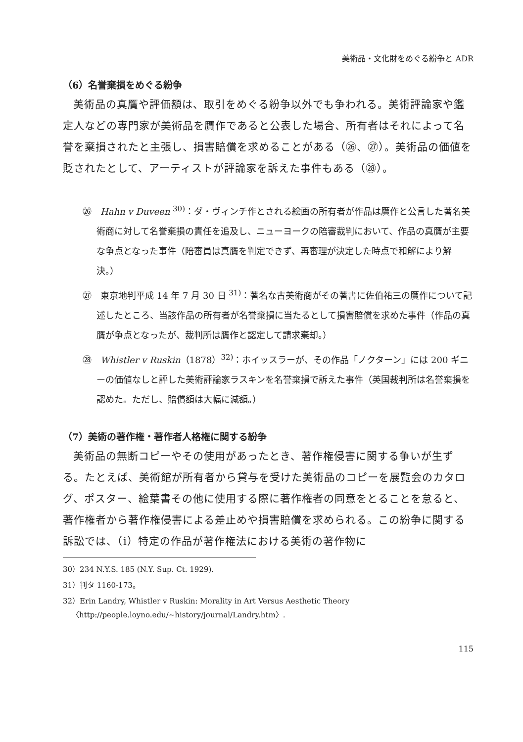美術品・文化財をめぐる紛争と ADR
（6）名誉棄損をめぐる紛争
美術品の真贋や評価額は、取引をめぐる紛争以外でも争われる。美術評論家や鑑定人などの専門家が美術品を贋作であると公表した場合、所有者はそれによって名誉を棄損されたと主張し、損害賠償を求めることがある（㉖、㉗）。美術品の価値を貶されたとして、アーティストが評論家を訴えた事件もある（㉘）。
㉖　Hahn v Duveen <sup>30)</sup>：ダ・ヴィンチ作とされる絵画の所有者が作品は贋作と公言した著名美術商に対して名誉棄損の責任を追及し、ニューヨークの陪審裁判において、作品の真贋が主要な争点となった事件（陪審員は真贋を判定できず、再審理が決定した時点で和解により解決。）
㉗　東京地判平成 14 年 7 月 30 日 <sup>31)</sup>：著名な古美術商がその著書に佐伯祐三の贋作について記述したところ、当該作品の所有者が名誉棄損に当たるとして損害賠償を求めた事件（作品の真贋が争点となったが、裁判所は贋作と認定して請求棄却。）
㉘　Whistler v Ruskin（1878）<sup>32)</sup>：ホイッスラーが、その作品「ノクターン」には 200 ギニーの価値なしと評した美術評論家ラスキンを名誉棄損で訴えた事件（英国裁判所は名誉棄損を認めた。ただし、賠償額は大幅に減額。）
（7）美術の著作権・著作者人格権に関する紛争
美術品の無断コピーやその使用があったとき、著作権侵害に関する争いが生ずる。たとえば、美術館が所有者から貸与を受けた美術品のコピーを展覧会のカタログ、ポスター、絵葉書その他に使用する際に著作権者の同意をとることを怠ると、著作権者から著作権侵害による差止めや損害賠償を求められる。この紛争に関する訴訟では、（i）特定の作品が著作権法における美術の著作物に
30）234 N.Y.S. 185 (N.Y. Sup. Ct. 1929).
31）判タ 1160-173。
32）Erin Landry, Whistler v Ruskin: Morality in Art Versus Aesthetic Theory 〈http://people.loyno.edu/~history/journal/Landry.htm〉.
115